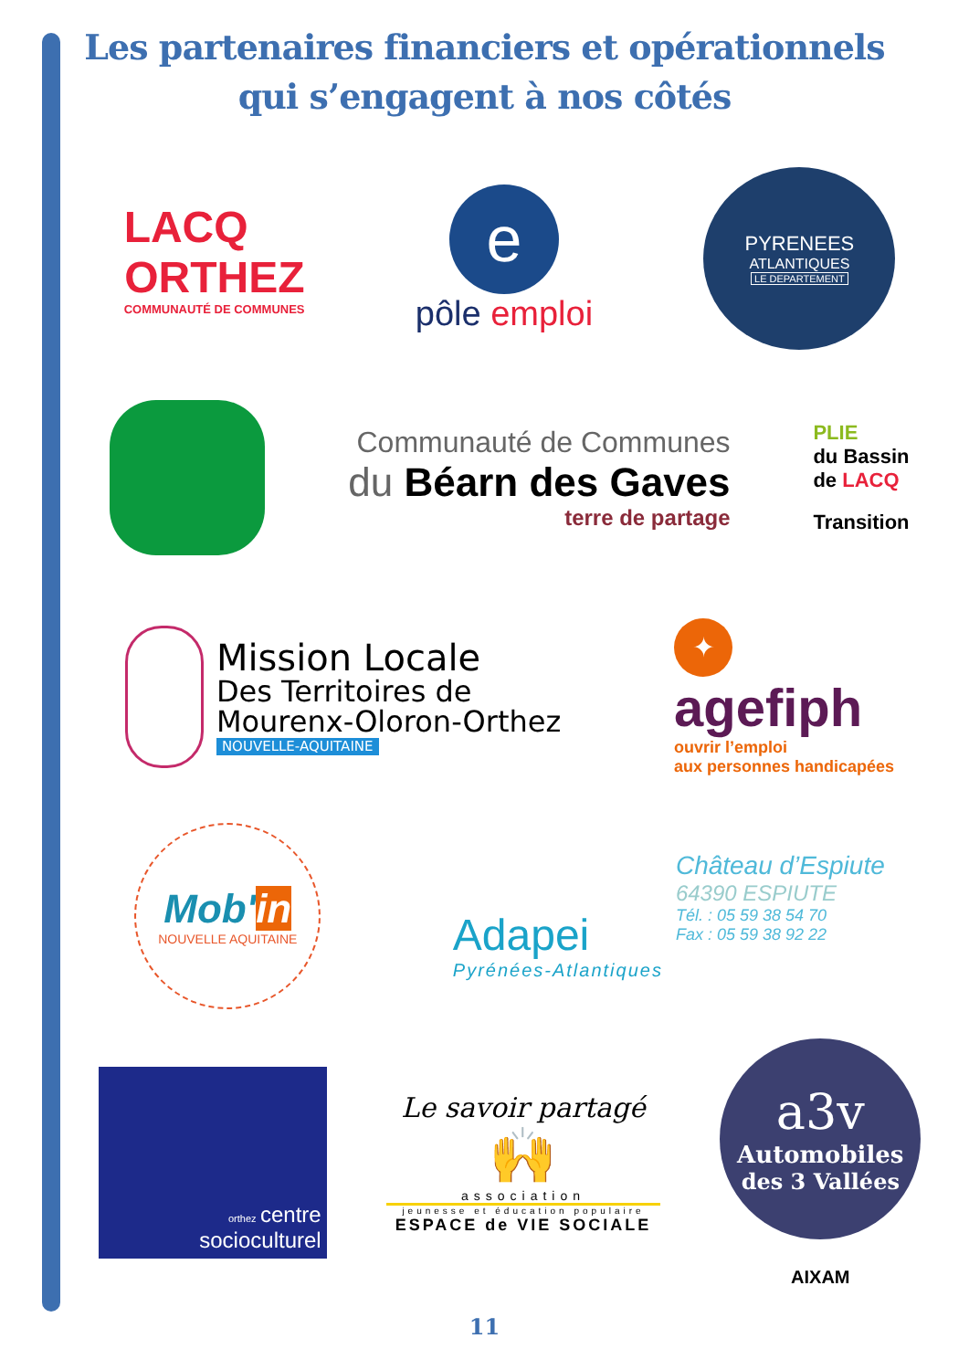Les partenaires financiers et opérationnels
qui s’engagent à nos côtés
LACQ
ORTHEZ
COMMUNAUTÉ DE COMMUNES
e
pôle emploi
PYRENEES
ATLANTIQUES
LE DEPARTEMENT
Communauté de Communes
du Béarn des Gaves
terre de partage
PLIE
du Bassin
de LACQ
Transition
Mission Locale
Des Territoires de
Mourenx-Oloron-Orthez
NOUVELLE-AQUITAINE
✦
agefiph
ouvrir l’emploi
aux personnes handicapées
Mob'in
NOUVELLE AQUITAINE
Adapei
Pyrénées-Atlantiques
Château d’Espiute
64390 ESPIUTE
Tél. : 05 59 38 54 70
Fax : 05 59 38 92 22
orthez centre
socioculturel
Le savoir partagé
🙌
association
jeunesse et éducation populaire
ESPACE de VIE SOCIALE
a3v
Automobiles
des 3 Vallées
AIXAM
11